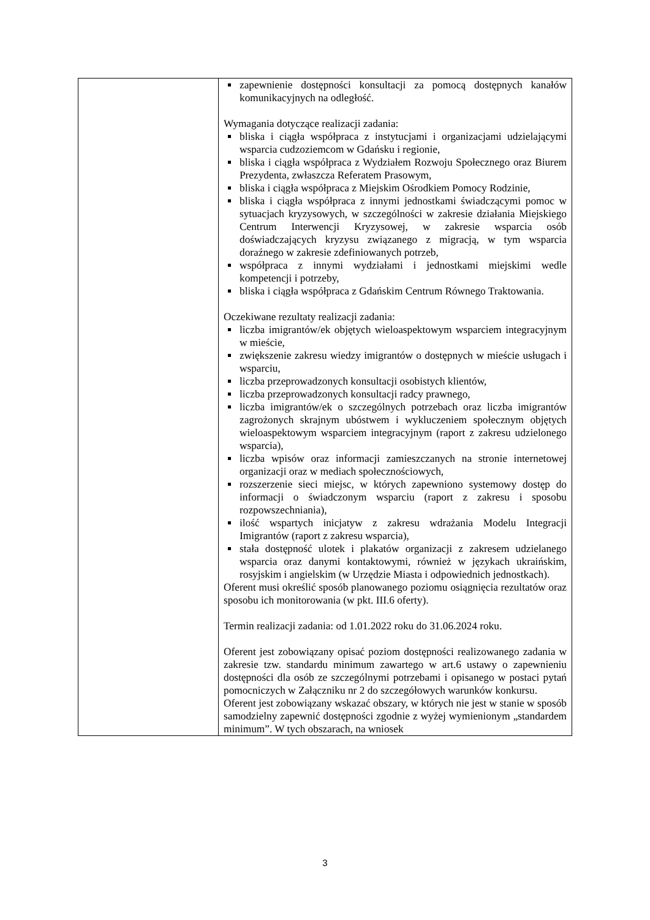| | zapewnienie dostępności konsultacji za pomocą dostępnych kanałów komunikacyjnych na odległość. Wymagania dotyczące realizacji zadania: bliska i ciągła współpraca z instytucjami i organizacjami udzielającymi wsparcia cudzoziemcom w Gdańsku i regionie, bliska i ciągła współpraca z Wydziałem Rozwoju Społecznego oraz Biurem Prezydenta, zwłaszcza Referatem Prasowym, bliska i ciągła współpraca z Miejskim Ośrodkiem Pomocy Rodzinie, bliska i ciągła współpraca z innymi jednostkami świadczącymi pomoc w sytuacjach kryzysowych, w szczególności w zakresie działania Miejskiego Centrum Interwencji Kryzysowej, w zakresie wsparcia osób doświadczających kryzysu związanego z migracją, w tym wsparcia doraźnego w zakresie zdefiniowanych potrzeb, współpraca z innymi wydziałami i jednostkami miejskimi wedle kompetencji i potrzeby, bliska i ciągła współpraca z Gdańskim Centrum Równego Traktowania. Oczekiwane rezultaty realizacji zadania: liczba imigrantów/ek objętych wieloaspektowym wsparciem integracyjnym w mieście, zwiększenie zakresu wiedzy imigrantów o dostępnych w mieście usługach i wsparciu, liczba przeprowadzonych konsultacji osobistych klientów, liczba przeprowadzonych konsultacji radcy prawnego, liczba imigrantów/ek o szczególnych potrzebach oraz liczba imigrantów zagrożonych skrajnym ubóstwem i wykluczeniem społecznym objętych wieloaspektowym wsparciem integracyjnym (raport z zakresu udzielonego wsparcia), liczba wpisów oraz informacji zamieszczanych na stronie internetowej organizacji oraz w mediach społecznościowych, rozszerzenie sieci miejsc, w których zapewniono systemowy dostęp do informacji o świadczonym wsparciu (raport z zakresu i sposobu rozpowszechniania), ilość wspartych inicjatyw z zakresu wdrażania Modelu Integracji Imigrantów (raport z zakresu wsparcia), stała dostępność ulotek i plakatów organizacji z zakresem udzielanego wsparcia oraz danymi kontaktowymi, również w językach ukraińskim, rosyjskim i angielskim (w Urzędzie Miasta i odpowiednich jednostkach). Oferent musi określić sposób planowanego poziomu osiągnięcia rezultatów oraz sposobu ich monitorowania (w pkt. III.6 oferty). Termin realizacji zadania: od 1.01.2022 roku do 31.06.2024 roku. Oferent jest zobowiązany opisać poziom dostępności realizowanego zadania w zakresie tzw. standardu minimum zawartego w art.6 ustawy o zapewnieniu dostępności dla osób ze szczególnymi potrzebami i opisanego w postaci pytań pomocniczych w Załączniku nr 2 do szczegółowych warunków konkursu. Oferent jest zobowiązany wskazać obszary, w których nie jest w stanie w sposób samodzielny zapewnić dostępności zgodnie z wyżej wymienionym „standardem minimum”. W tych obszarach, na wniosek |
3